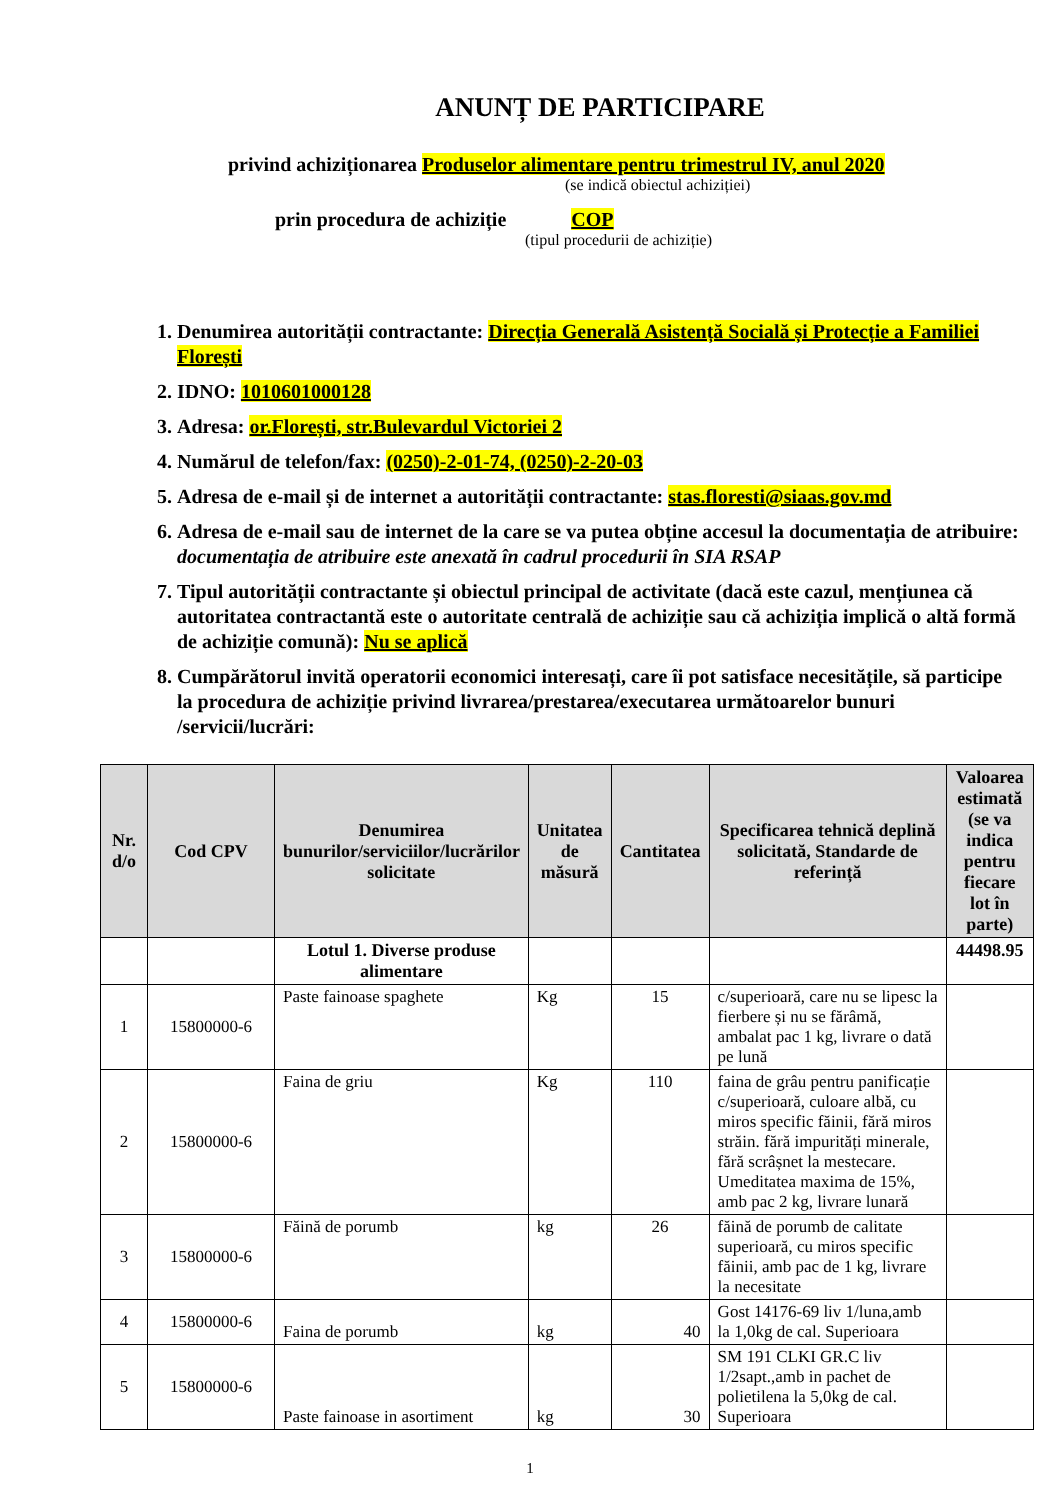ANUNȚ DE PARTICIPARE
privind achiziționarea Produselor alimentare pentru trimestrul IV, anul 2020
(se indică obiectul achiziției)
prin procedura de achiziție COP
(tipul procedurii de achiziție)
1. Denumirea autorității contractante: Direcția Generală Asistență Socială și Protecție a Familiei Florești
2. IDNO: 1010601000128
3. Adresa: or.Florești, str.Bulevardul Victoriei 2
4. Numărul de telefon/fax: (0250)-2-01-74, (0250)-2-20-03
5. Adresa de e-mail și de internet a autorității contractante: stas.floresti@siaas.gov.md
6. Adresa de e-mail sau de internet de la care se va putea obține accesul la documentația de atribuire: documentația de atribuire este anexată în cadrul procedurii în SIA RSAP
7. Tipul autorității contractante și obiectul principal de activitate (dacă este cazul, mențiunea că autoritatea contractantă este o autoritate centrală de achiziție sau că achiziția implică o altă formă de achiziție comună): Nu se aplică
8. Cumpărătorul invită operatorii economici interesați, care îi pot satisface necesitățile, să participe la procedura de achiziție privind livrarea/prestarea/executarea următoarelor bunuri /servicii/lucrări:
| Nr. d/o | Cod CPV | Denumirea bunurilor/serviciilor/lucrărilor solicitate | Unitatea de măsură | Cantitatea | Specificarea tehnică deplină solicitată, Standarde de referință | Valoarea estimată (se va indica pentru fiecare lot în parte) |
| --- | --- | --- | --- | --- | --- | --- |
| | | Lotul 1. Diverse produse alimentare | | | | 44498.95 |
| 1 | 15800000-6 | Paste fainoase spaghete | Kg | 15 | c/superioară, care nu se lipesc la fierbere și nu se fărâmă, ambalat pac 1 kg, livrare o dată pe lună | |
| 2 | 15800000-6 | Faina de griu | Kg | 110 | faina de grâu pentru panificație c/superioară, culoare albă, cu miros specific făinii, fără miros străin. fără impurități minerale, fără scrâșnet la mestecare. Umeditatea maxima de 15%, amb pac 2 kg, livrare lunară | |
| 3 | 15800000-6 | Făină de porumb | kg | 26 | făină de porumb de calitate superioară, cu miros specific făinii, amb pac de 1 kg, livrare la necesitate | |
| 4 | 15800000-6 | Faina de porumb | kg | 40 | Gost 14176-69 liv 1/luna,amb la 1,0kg de cal. Superioara | |
| 5 | 15800000-6 | Paste fainoase in asortiment | kg | 30 | SM 191 CLKI GR.C liv 1/2sapt.,amb in pachet de polietilena la 5,0kg de cal. Superioara | |
1